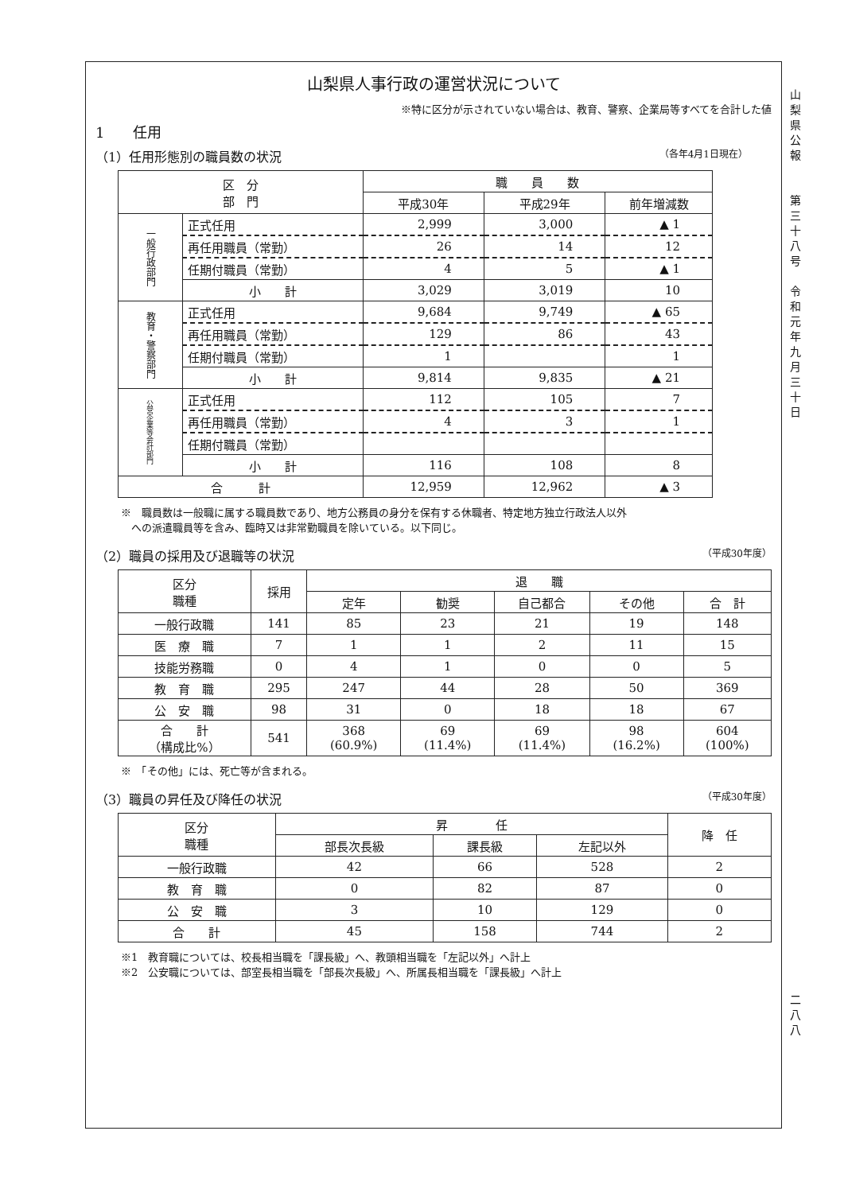山梨県人事行政の運営状況について
※特に区分が示されていない場合は、教育、警察、企業局等すべてを合計した値
1　　任用
（1）任用形態別の職員数の状況 （各年4月1日現在）　　　
| 区 分 部 門 | | 職 員 数 | | |
| --- | --- | --- | --- | --- |
| | | 平成30年 | 平成29年 | 前年増減数 |
| 一般行政部門 | 正式任用 | 2,999 | 3,000 | ▲ 1 |
| | 再任用職員（常勤） | 26 | 14 | 12 |
| | 任期付職員（常勤） | 4 | 5 | ▲ 1 |
| | 小 計 | 3,029 | 3,019 | 10 |
| 教育・警察部門 | 正式任用 | 9,684 | 9,749 | ▲ 65 |
| | 再任用職員（常勤） | 129 | 86 | 43 |
| | 任期付職員（常勤） | 1 | | 1 |
| | 小 計 | 9,814 | 9,835 | ▲ 21 |
| 公営企業等会計部門 | 正式任用 | 112 | 105 | 7 |
| | 再任用職員（常勤） | 4 | 3 | 1 |
| | 任期付職員（常勤） | | | |
| | 小 計 | 116 | 108 | 8 |
| 合 計 | | 12,959 | 12,962 | ▲ 3 |
※　職員数は一般職に属する職員数であり、地方公務員の身分を保有する休職者、特定地方独立行政法人以外
　への派遣職員等を含み、臨時又は非常勤職員を除いている。以下同じ。
（2）職員の採用及び退職等の状況 （平成30年度）
| 区分 職種 | 採用 | 退 職 | | | | |
| --- | --- | --- | --- | --- | --- | --- |
| | | 定年 | 勧奨 | 自己都合 | その他 | 合 計 |
| 一般行政職 | 141 | 85 | 23 | 21 | 19 | 148 |
| 医 療 職 | 7 | 1 | 1 | 2 | 11 | 15 |
| 技能労務職 | 0 | 4 | 1 | 0 | 0 | 5 |
| 教 育 職 | 295 | 247 | 44 | 28 | 50 | 369 |
| 公 安 職 | 98 | 31 | 0 | 18 | 18 | 67 |
| 合 計 （構成比%） | 541 | 368 (60.9%) | 69 (11.4%) | 69 (11.4%) | 98 (16.2%) | 604 (100%) |
※　「その他」には、死亡等が含まれる。
（3）職員の昇任及び降任の状況 （平成30年度）
| 区分 職種 | 昇 任 | | | 降 任 |
| --- | --- | --- | --- | --- |
| | 部長次長級 | 課長級 | 左記以外 | |
| 一般行政職 | 42 | 66 | 528 | 2 |
| 教 育 職 | 0 | 82 | 87 | 0 |
| 公 安 職 | 3 | 10 | 129 | 0 |
| 合 計 | 45 | 158 | 744 | 2 |
※1　教育職については、校長相当職を「課長級」へ、教頭相当職を「左記以外」へ計上
※2　公安職については、部室長相当職を「部長次長級」へ、所属長相当職を「課長級」へ計上
山
梨
県
公
報
第
三
十
八
号
令
和
元
年
九
月
三
十
日
二
八
八